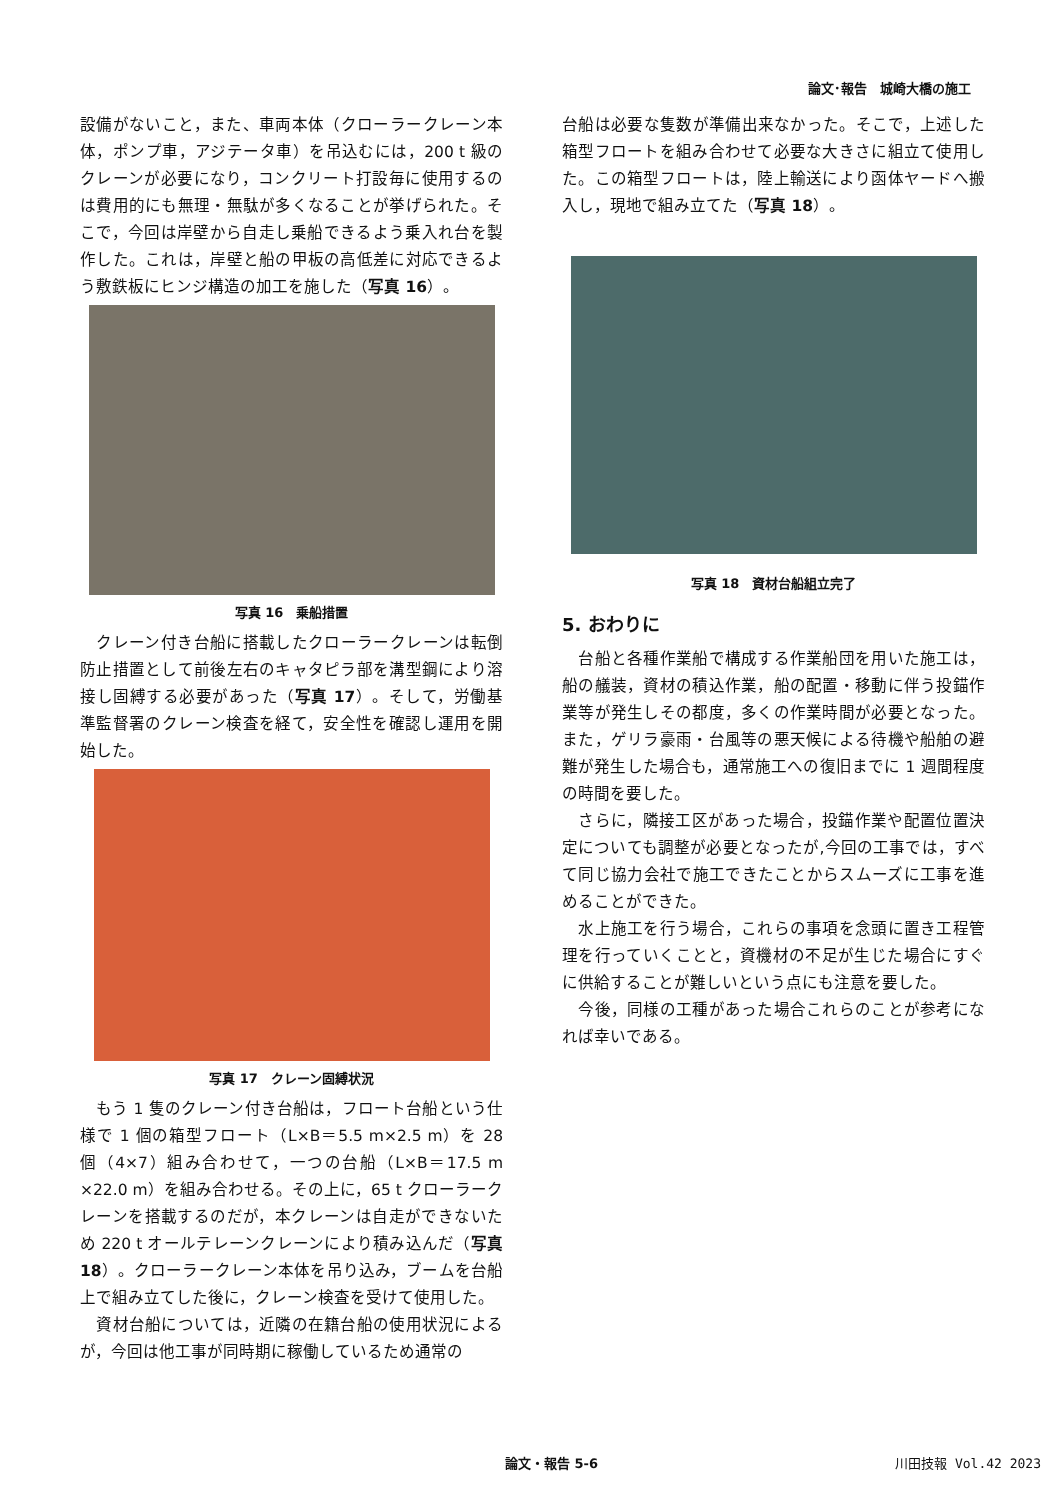論文･報告　城崎大橋の施工
設備がないこと，また、車両本体（クローラークレーン本体，ポンプ車，アジテータ車）を吊込むには，200 t 級のクレーンが必要になり，コンクリート打設毎に使用するのは費用的にも無理・無駄が多くなることが挙げられた。そこで，今回は岸壁から自走し乗船できるよう乗入れ台を製作した。これは，岸壁と船の甲板の高低差に対応できるよう敷鉄板にヒンジ構造の加工を施した（写真 16）。
写真 16　乗船措置
　クレーン付き台船に搭載したクローラークレーンは転倒防止措置として前後左右のキャタピラ部を溝型鋼により溶接し固縛する必要があった（写真 17）。そして，労働基準監督署のクレーン検査を経て，安全性を確認し運用を開始した。
写真 17　クレーン固縛状況
　もう 1 隻のクレーン付き台船は，フロート台船という仕様で 1 個の箱型フロート（L×B＝5.5 m×2.5 m）を 28 個（4×7）組み合わせて，一つの台船（L×B＝17.5 m ×22.0 m）を組み合わせる。その上に，65 t クローラークレーンを搭載するのだが，本クレーンは自走ができないため 220 t オールテレーンクレーンにより積み込んだ（写真 18）。クローラークレーン本体を吊り込み，ブームを台船上で組み立てした後に，クレーン検査を受けて使用した。
　資材台船については，近隣の在籍台船の使用状況によるが，今回は他工事が同時期に稼働しているため通常の
台船は必要な隻数が準備出来なかった。そこで，上述した箱型フロートを組み合わせて必要な大きさに組立て使用した。この箱型フロートは，陸上輸送により函体ヤードへ搬入し，現地で組み立てた（写真 18）。
写真 18　資材台船組立完了
5. おわりに
　台船と各種作業船で構成する作業船団を用いた施工は，船の艤装，資材の積込作業，船の配置・移動に伴う投錨作業等が発生しその都度，多くの作業時間が必要となった。また，ゲリラ豪雨・台風等の悪天候による待機や船舶の避難が発生した場合も，通常施工への復旧までに 1 週間程度の時間を要した。
　さらに，隣接工区があった場合，投錨作業や配置位置決定についても調整が必要となったが,今回の工事では，すべて同じ協力会社で施工できたことからスムーズに工事を進めることができた。
　水上施工を行う場合，これらの事項を念頭に置き工程管理を行っていくことと，資機材の不足が生じた場合にすぐに供給することが難しいという点にも注意を要した。
　今後，同様の工種があった場合これらのことが参考になれば幸いである。
論文・報告 5-6 川田技報 Vol.42 2023